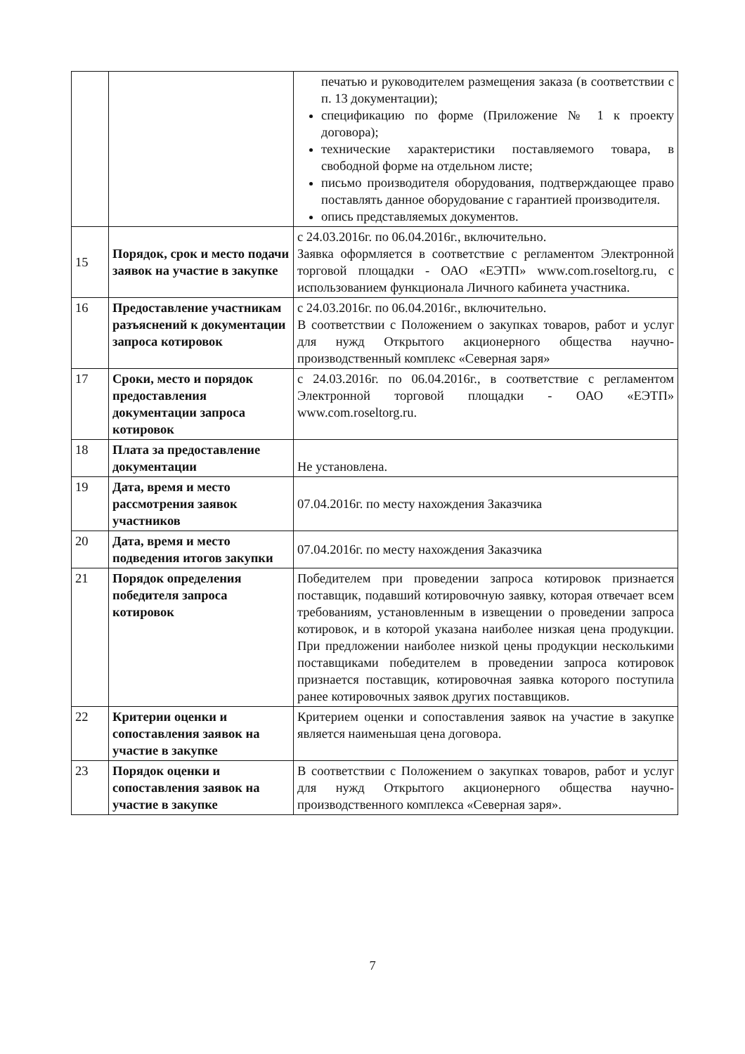| | | печатью и руководителем размещения заказа (в соответствии с п. 13 документации); спецификацию по форме (Приложение № 1 к проекту договора); технические характеристики поставляемого товара, в свободной форме на отдельном листе; письмо производителя оборудования, подтверждающее право поставлять данное оборудование с гарантией производителя. опись представляемых документов. |
| 15 | Порядок, срок и место подачи заявок на участие в закупке | с 24.03.2016г. по 06.04.2016г., включительно. Заявка оформляется в соответствие с регламентом Электронной торговой площадки - ОАО «ЕЭТП» www.com.roseltorg.ru, с использованием функционала Личного кабинета участника. |
| 16 | Предоставление участникам разъяснений к документации запроса котировок | с 24.03.2016г. по 06.04.2016г., включительно. В соответствии с Положением о закупках товаров, работ и услуг для нужд Открытого акционерного общества научно-производственный комплекс «Северная заря» |
| 17 | Сроки, место и порядок предоставления документации запроса котировок | с 24.03.2016г. по 06.04.2016г., в соответствие с регламентом Электронной торговой площадки - ОАО «ЕЭТП» www.com.roseltorg.ru. |
| 18 | Плата за предоставление документации | Не установлена. |
| 19 | Дата, время и место рассмотрения заявок участников | 07.04.2016г. по месту нахождения Заказчика |
| 20 | Дата, время и место подведения итогов закупки | 07.04.2016г. по месту нахождения Заказчика |
| 21 | Порядок определения победителя запроса котировок | Победителем при проведении запроса котировок признается поставщик, подавший котировочную заявку, которая отвечает всем требованиям, установленным в извещении о проведении запроса котировок, и в которой указана наиболее низкая цена продукции. При предложении наиболее низкой цены продукции несколькими поставщиками победителем в проведении запроса котировок признается поставщик, котировочная заявка которого поступила ранее котировочных заявок других поставщиков. |
| 22 | Критерии оценки и сопоставления заявок на участие в закупке | Критерием оценки и сопоставления заявок на участие в закупке является наименьшая цена договора. |
| 23 | Порядок оценки и сопоставления заявок на участие в закупке | В соответствии с Положением о закупках товаров, работ и услуг для нужд Открытого акционерного общества научно-производственного комплекса «Северная заря». |
7